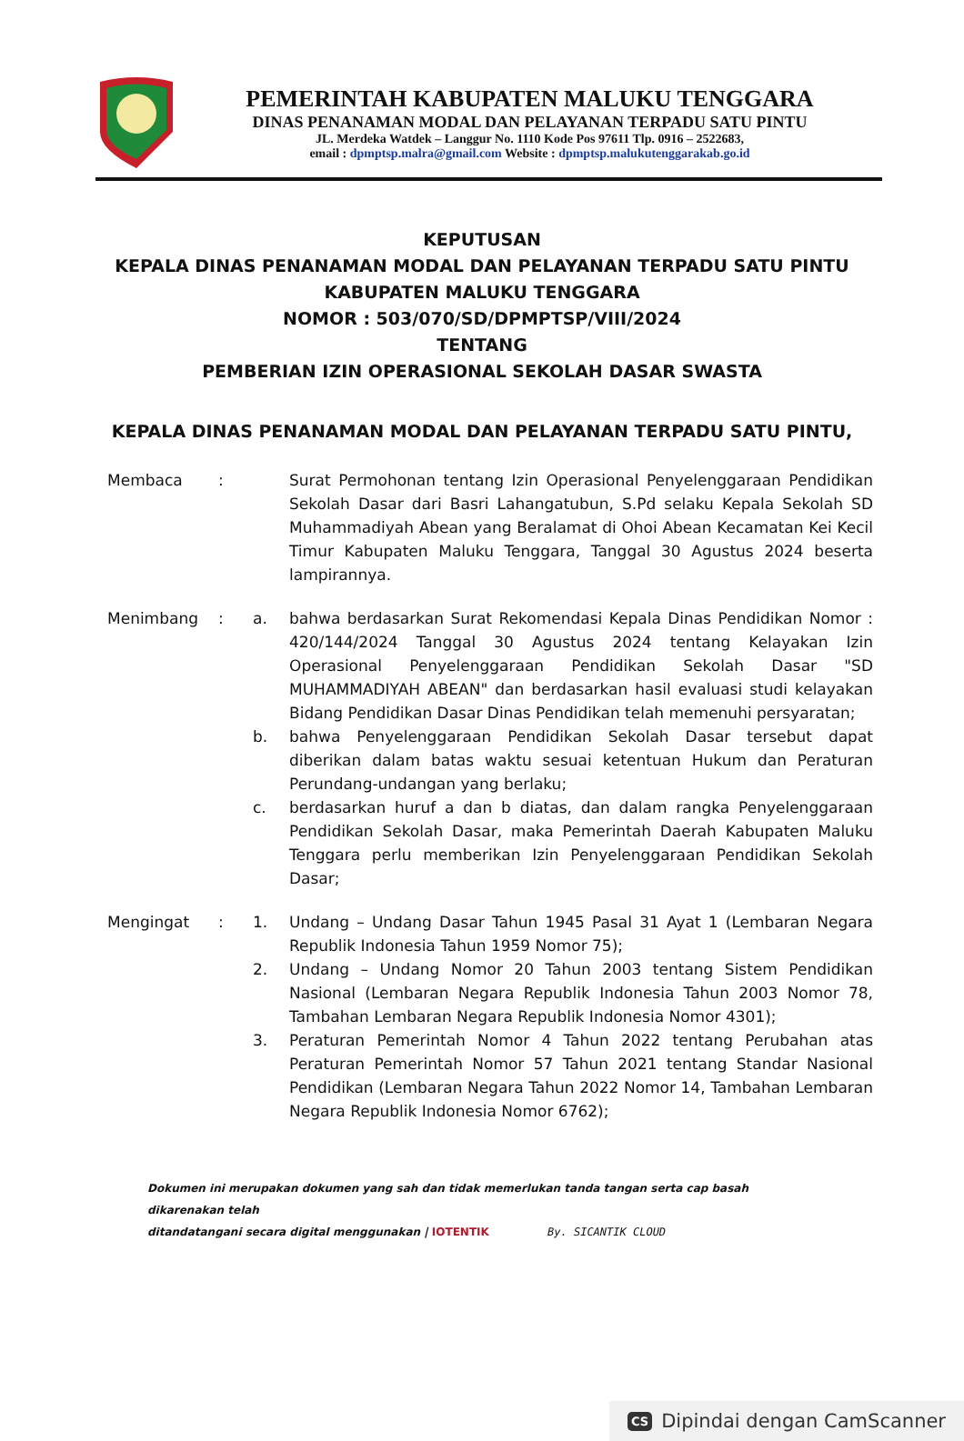PEMERINTAH KABUPATEN MALUKU TENGGARA
DINAS PENANAMAN MODAL DAN PELAYANAN TERPADU SATU PINTU
JL. Merdeka Watdek – Langgur No. 1110 Kode Pos 97611 Tlp. 0916 – 2522683,
email : dpmptsp.malra@gmail.com Website : dpmptsp.malukutenggarakab.go.id
KEPUTUSAN
KEPALA DINAS PENANAMAN MODAL DAN PELAYANAN TERPADU SATU PINTU
KABUPATEN MALUKU TENGGARA
NOMOR : 503/070/SD/DPMPTSP/VIII/2024
TENTANG
PEMBERIAN IZIN OPERASIONAL SEKOLAH DASAR SWASTA
KEPALA DINAS PENANAMAN MODAL DAN PELAYANAN TERPADU SATU PINTU,
| Membaca | : | | Surat Permohonan tentang Izin Operasional Penyelenggaraan Pendidikan Sekolah Dasar dari Basri Lahangatubun, S.Pd selaku Kepala Sekolah SD Muhammadiyah Abean yang Beralamat di Ohoi Abean Kecamatan Kei Kecil Timur Kabupaten Maluku Tenggara, Tanggal 30 Agustus 2024 beserta lampirannya. |
| Menimbang | : | a. | bahwa berdasarkan Surat Rekomendasi Kepala Dinas Pendidikan Nomor : 420/144/2024 Tanggal 30 Agustus 2024 tentang Kelayakan Izin Operasional Penyelenggaraan Pendidikan Sekolah Dasar "SD MUHAMMADIYAH ABEAN" dan berdasarkan hasil evaluasi studi kelayakan Bidang Pendidikan Dasar Dinas Pendidikan telah memenuhi persyaratan; |
| | | b. | bahwa Penyelenggaraan Pendidikan Sekolah Dasar tersebut dapat diberikan dalam batas waktu sesuai ketentuan Hukum dan Peraturan Perundang-undangan yang berlaku; |
| | | c. | berdasarkan huruf a dan b diatas, dan dalam rangka Penyelenggaraan Pendidikan Sekolah Dasar, maka Pemerintah Daerah Kabupaten Maluku Tenggara perlu memberikan Izin Penyelenggaraan Pendidikan Sekolah Dasar; |
| Mengingat | : | 1. | Undang – Undang Dasar Tahun 1945 Pasal 31 Ayat 1 (Lembaran Negara Republik Indonesia Tahun 1959 Nomor 75); |
| | | 2. | Undang – Undang Nomor 20 Tahun 2003 tentang Sistem Pendidikan Nasional (Lembaran Negara Republik Indonesia Tahun 2003 Nomor 78, Tambahan Lembaran Negara Republik Indonesia Nomor 4301); |
| | | 3. | Peraturan Pemerintah Nomor 4 Tahun 2022 tentang Perubahan atas Peraturan Pemerintah Nomor 57 Tahun 2021 tentang Standar Nasional Pendidikan (Lembaran Negara Tahun 2022 Nomor 14, Tambahan Lembaran Negara Republik Indonesia Nomor 6762); |
Dokumen ini merupakan dokumen yang sah dan tidak memerlukan tanda tangan serta cap basah dikarenakan telah
ditandatangani secara digital menggunakan | IOTENTIK By. SICANTIK CLOUD
CS Dipindai dengan CamScanner